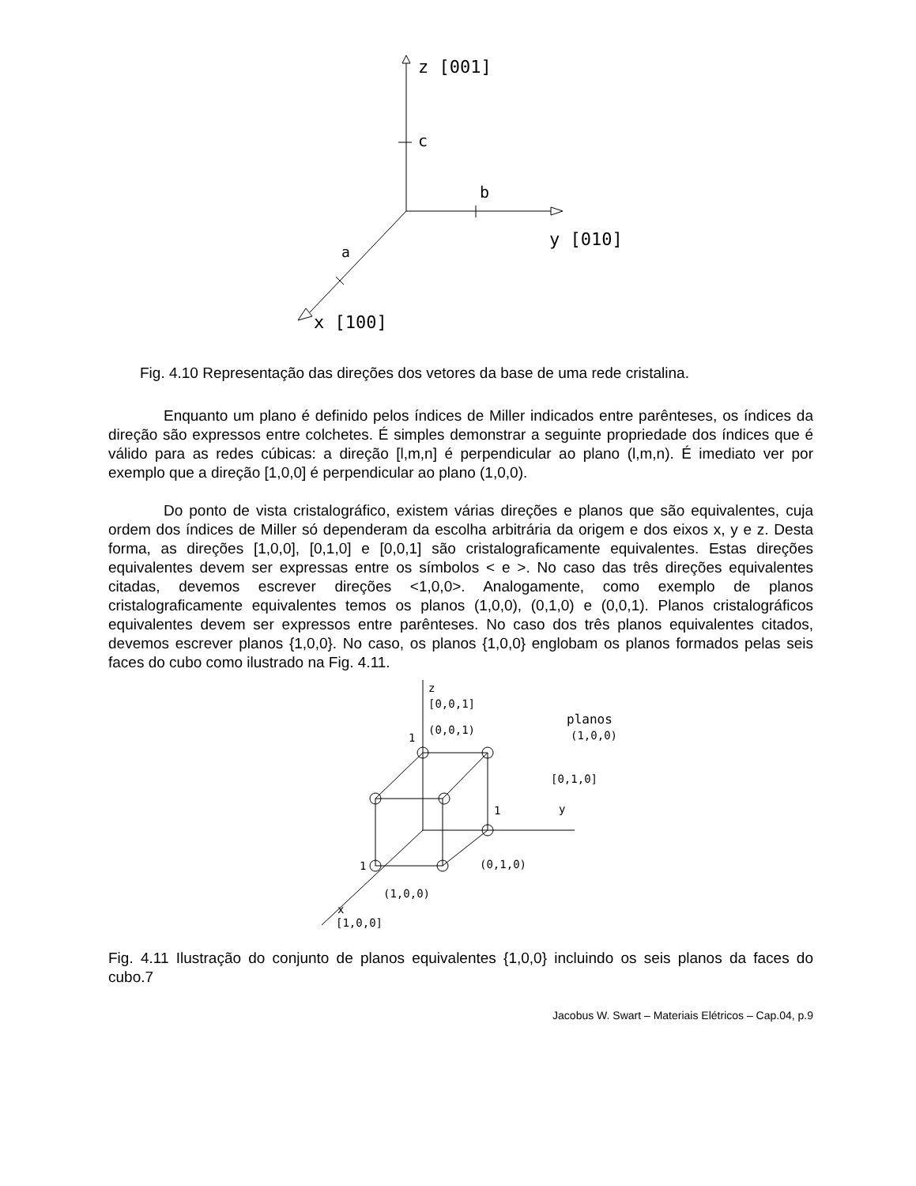z [001]
c
b
y [010]
a
x [100]
Fig. 4.10 Representação das direções dos vetores da base de uma rede cristalina.
Enquanto um plano é definido pelos índices de Miller indicados entre parênteses, os índices da direção são expressos entre colchetes. É simples demonstrar a seguinte propriedade dos índices que é válido para as redes cúbicas: a direção [l,m,n] é perpendicular ao plano (l,m,n). É imediato ver por exemplo que a direção [1,0,0] é perpendicular ao plano (1,0,0).
Do ponto de vista cristalográfico, existem várias direções e planos que são equivalentes, cuja ordem dos índices de Miller só dependeram da escolha arbitrária da origem e dos eixos x, y e z. Desta forma, as direções [1,0,0], [0,1,0] e [0,0,1] são cristalograficamente equivalentes. Estas direções equivalentes devem ser expressas entre os símbolos < e >. No caso das três direções equivalentes citadas, devemos escrever direções <1,0,0>. Analogamente, como exemplo de planos cristalograficamente equivalentes temos os planos (1,0,0), (0,1,0) e (0,0,1). Planos cristalográficos equivalentes devem ser expressos entre parênteses. No caso dos três planos equivalentes citados, devemos escrever planos {1,0,0}. No caso, os planos {1,0,0} englobam os planos formados pelas seis faces do cubo como ilustrado na Fig. 4.11.
z
[0,0,1]
(0,0,1)
1
planos
(1,0,0)
[0,1,0]
y
1
(0,1,0)
1
(1,0,0)
x
[1,0,0]
Fig. 4.11 Ilustração do conjunto de planos equivalentes {1,0,0} incluindo os seis planos da faces do cubo.7
Jacobus W. Swart – Materiais Elétricos – Cap.04, p.9